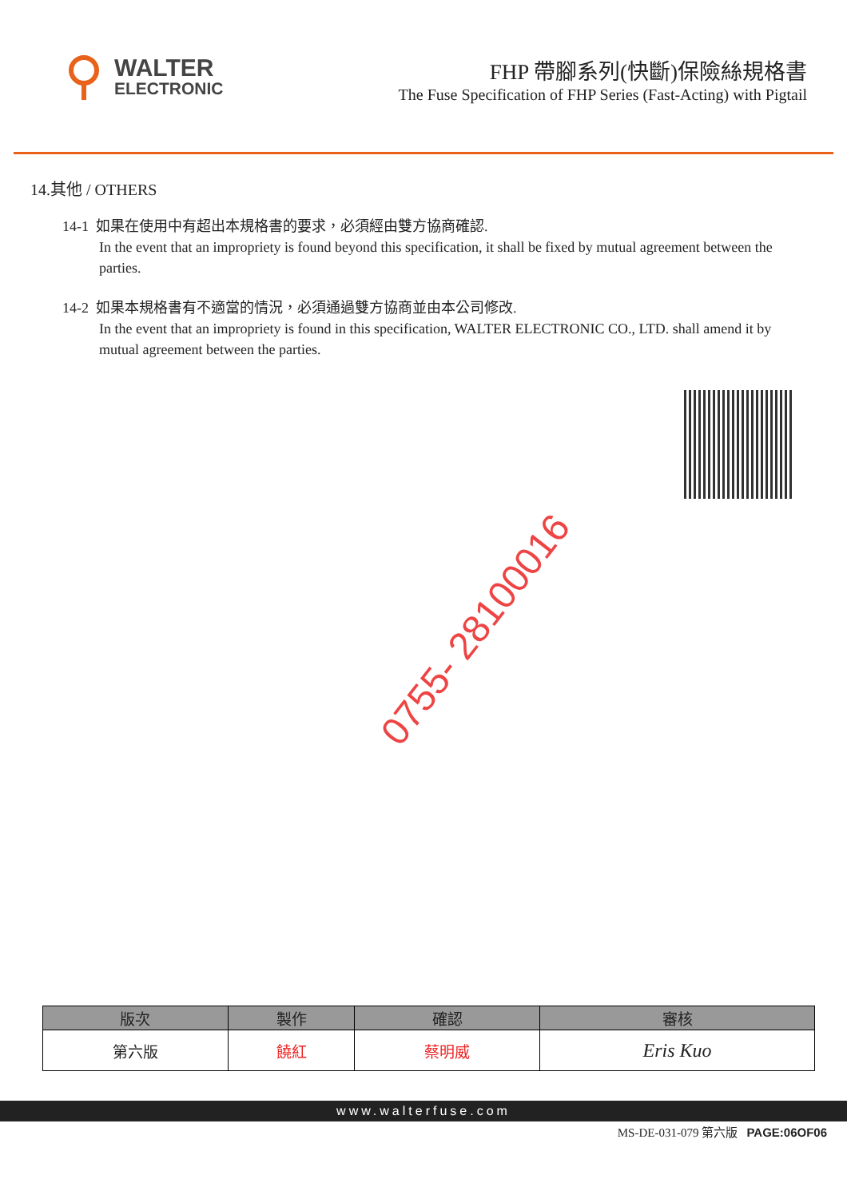WALTER
ELECTRONIC
FHP 帶腳系列(快斷)保險絲規格書
The Fuse Specification of FHP Series (Fast-Acting) with Pigtail
14.其他 / OTHERS
14-1 如果在使用中有超出本規格書的要求，必須經由雙方協商確認.
In the event that an impropriety is found beyond this specification, it shall be fixed by mutual agreement between the parties.
14-2 如果本規格書有不適當的情況，必須通過雙方協商並由本公司修改.
In the event that an impropriety is found in this specification, WALTER ELECTRONIC CO., LTD. shall amend it by mutual agreement between the parties.
0755- 28100016
| 版次 | 製作 | 確認 | 審核 |
| --- | --- | --- | --- |
| 第六版 | 饒紅 | 蔡明威 | Eris Kuo |
www.walterfuse.com
MS-DE-031-079 第六版 PAGE:06OF06